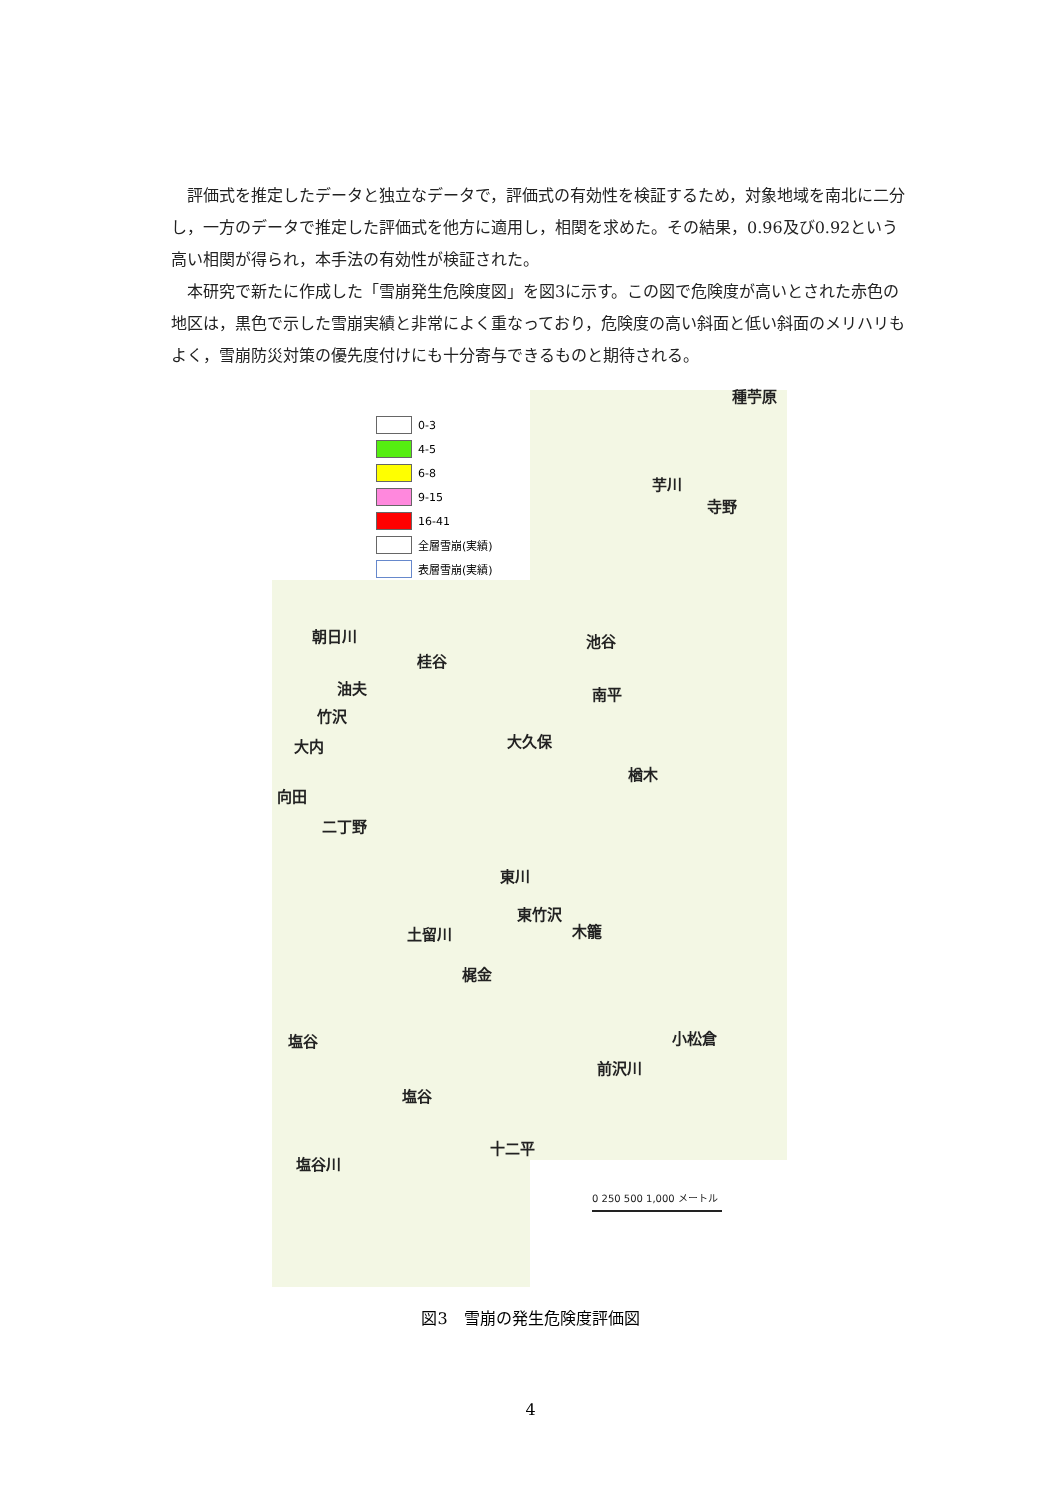評価式を推定したデータと独立なデータで，評価式の有効性を検証するため，対象地域を南北に二分し，一方のデータで推定した評価式を他方に適用し，相関を求めた。その結果，0.96及び0.92という高い相関が得られ，本手法の有効性が検証された。
本研究で新たに作成した「雪崩発生危険度図」を図3に示す。この図で危険度が高いとされた赤色の地区は，黒色で示した雪崩実績と非常によく重なっており，危険度の高い斜面と低い斜面のメリハリもよく，雪崩防災対策の優先度付けにも十分寄与できるものと期待される。
0-3
4-5
6-8
9-15
16-41
全層雪崩(実績)
表層雪崩(実績)
種苧原
芋川
寺野
朝日川 池谷
桂谷
油夫 南平
竹沢
大久保
大内
楢木
向田
二丁野
東川
東竹沢
木籠
土留川
梶金
小松倉
塩谷
前沢川
塩谷
十二平
塩谷川
0 250 500 1,000 メートル
図3　雪崩の発生危険度評価図
4